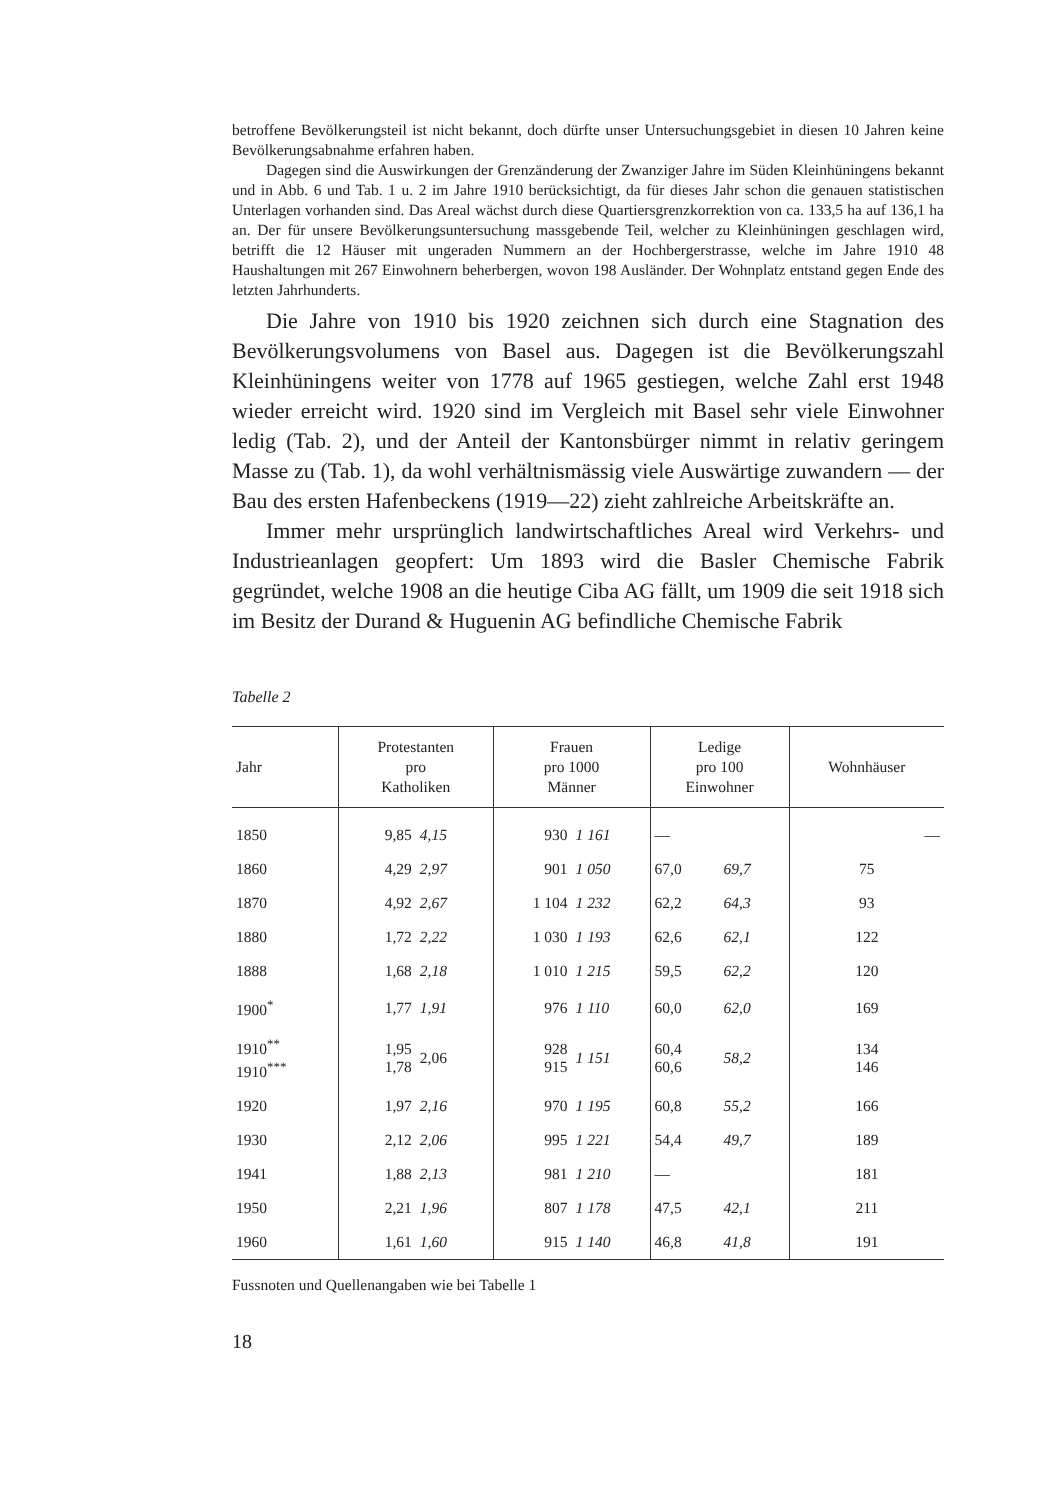betroffene Bevölkerungsteil ist nicht bekannt, doch dürfte unser Untersuchungsgebiet in diesen 10 Jahren keine Bevölkerungsabnahme erfahren haben.
Dagegen sind die Auswirkungen der Grenzänderung der Zwanziger Jahre im Süden Kleinhüningens bekannt und in Abb. 6 und Tab. 1 u. 2 im Jahre 1910 berücksichtigt, da für dieses Jahr schon die genauen statistischen Unterlagen vorhanden sind. Das Areal wächst durch diese Quartiersgrenzkorrektion von ca. 133,5 ha auf 136,1 ha an. Der für unsere Bevölkerungsuntersuchung massgebende Teil, welcher zu Kleinhüningen geschlagen wird, betrifft die 12 Häuser mit ungeraden Nummern an der Hochbergerstrasse, welche im Jahre 1910 48 Haushaltungen mit 267 Einwohnern beherbergen, wovon 198 Ausländer. Der Wohnplatz entstand gegen Ende des letzten Jahrhunderts.
Die Jahre von 1910 bis 1920 zeichnen sich durch eine Stagnation des Bevölkerungsvolumens von Basel aus. Dagegen ist die Bevölkerungszahl Kleinhüningens weiter von 1778 auf 1965 gestiegen, welche Zahl erst 1948 wieder erreicht wird. 1920 sind im Vergleich mit Basel sehr viele Einwohner ledig (Tab. 2), und der Anteil der Kantonsbürger nimmt in relativ geringem Masse zu (Tab. 1), da wohl verhältnismässig viele Auswärtige zuwandern — der Bau des ersten Hafenbeckens (1919—22) zieht zahlreiche Arbeitskräfte an.
Immer mehr ursprünglich landwirtschaftliches Areal wird Verkehrs- und Industrieanlagen geopfert: Um 1893 wird die Basler Chemische Fabrik gegründet, welche 1908 an die heutige Ciba AG fällt, um 1909 die seit 1918 sich im Besitz der Durand & Huguenin AG befindliche Chemische Fabrik
Tabelle 2
| Jahr | Protestanten pro Katholiken | | Frauen pro 1000 Männer | | Ledige pro 100 Einwohner | | Wohnhäuser |
| --- | --- | --- | --- | --- | --- | --- | --- |
| 1850 | 9,85 | 4,15 | 930 | 1 161 | — | | — |
| 1860 | 4,29 | 2,97 | 901 | 1 050 | 67,0 | 69,7 | 75 |
| 1870 | 4,92 | 2,67 | 1 104 | 1 232 | 62,2 | 64,3 | 93 |
| 1880 | 1,72 | 2,22 | 1 030 | 1 193 | 62,6 | 62,1 | 122 |
| 1888 | 1,68 | 2,18 | 1 010 | 1 215 | 59,5 | 62,2 | 120 |
| 1900<sup>*</sup> | 1,77 | 1,91 | 976 | 1 110 | 60,0 | 62,0 | 169 |
| 1910<sup>**</sup> 1910<sup>***</sup> | 1,95 1,78 | 2,06 | 928 915 | 1 151 | 60,4 60,6 | 58,2 | 134 146 |
| 1920 | 1,97 | 2,16 | 970 | 1 195 | 60,8 | 55,2 | 166 |
| 1930 | 2,12 | 2,06 | 995 | 1 221 | 54,4 | 49,7 | 189 |
| 1941 | 1,88 | 2,13 | 981 | 1 210 | — | | 181 |
| 1950 | 2,21 | 1,96 | 807 | 1 178 | 47,5 | 42,1 | 211 |
| 1960 | 1,61 | 1,60 | 915 | 1 140 | 46,8 | 41,8 | 191 |
Fussnoten und Quellenangaben wie bei Tabelle 1
18